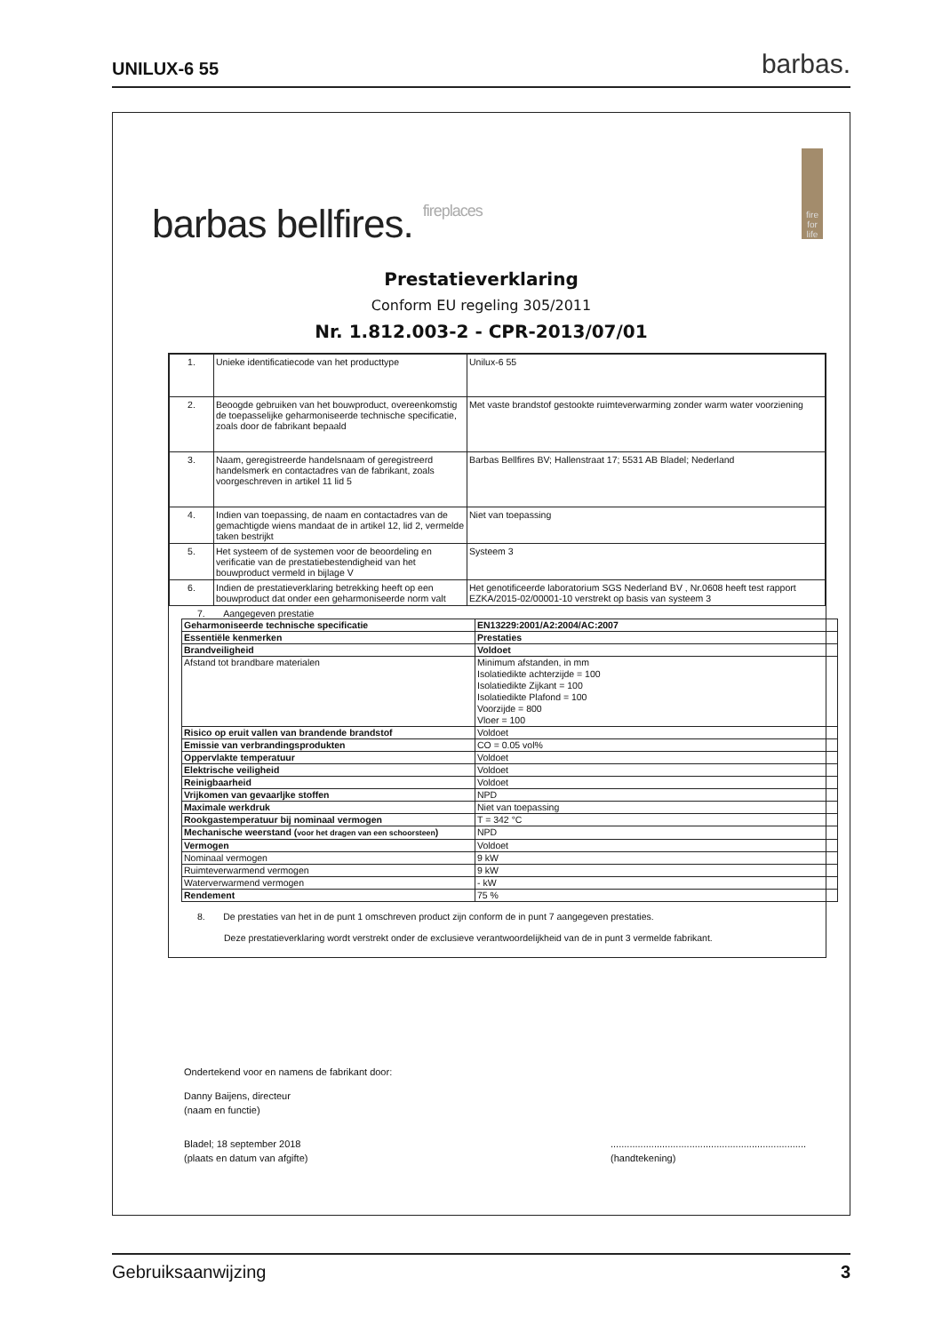UNILUX-6 55 barbas.
barbas bellfires. fireplaces
fire
for
life
Prestatieverklaring
Conform EU regeling 305/2011
Nr. 1.812.003-2 - CPR-2013/07/01
| 1. | Unieke identificatiecode van het producttype | Unilux-6 55 |
| 2. | Beoogde gebruiken van het bouwproduct, overeenkomstig de toepasselijke geharmoniseerde technische specificatie, zoals door de fabrikant bepaald | Met vaste brandstof gestookte ruimteverwarming zonder warm water voorziening |
| 3. | Naam, geregistreerde handelsnaam of geregistreerd handelsmerk en contactadres van de fabrikant, zoals voorgeschreven in artikel 11 lid 5 | Barbas Bellfires BV; Hallenstraat 17; 5531 AB Bladel; Nederland |
| 4. | Indien van toepassing, de naam en contactadres van de gemachtigde wiens mandaat de in artikel 12, lid 2, vermelde taken bestrijkt | Niet van toepassing |
| 5. | Het systeem of de systemen voor de beoordeling en verificatie van de prestatiebestendigheid van het bouwproduct vermeld in bijlage V | Systeem 3 |
| 6. | Indien de prestatieverklaring betrekking heeft op een bouwproduct dat onder een geharmoniseerde norm valt | Het genotificeerde laboratorium SGS Nederland BV , Nr.0608 heeft test rapport EZKA/2015-02/00001-10 verstrekt op basis van systeem 3 |
7. Aangegeven prestatie
| Geharmoniseerde technische specificatie | EN13229:2001/A2:2004/AC:2007 |
| Essentiële kenmerken | Prestaties |
| Brandveiligheid | Voldoet |
| Afstand tot brandbare materialen | Minimum afstanden, in mm Isolatiedikte achterzijde = 100 Isolatiedikte Zijkant = 100 Isolatiedikte Plafond = 100 Voorzijde = 800 Vloer = 100 |
| Risico op eruit vallen van brandende brandstof | Voldoet |
| Emissie van verbrandingsprodukten | CO = 0.05 vol% |
| Oppervlakte temperatuur | Voldoet |
| Elektrische veiligheid | Voldoet |
| Reinigbaarheid | Voldoet |
| Vrijkomen van gevaarljke stoffen | NPD |
| Maximale werkdruk | Niet van toepassing |
| Rookgastemperatuur bij nominaal vermogen | T = 342 °C |
| Mechanische weerstand ( voor het dragen van een schoorsteen ) | NPD |
| Vermogen | Voldoet |
| Nominaal vermogen | 9 kW |
| Ruimteverwarmend vermogen | 9 kW |
| Waterverwarmend vermogen | - kW |
| Rendement | 75 % |
8. De prestaties van het in de punt 1 omschreven product zijn conform de in punt 7 aangegeven prestaties.
Deze prestatieverklaring wordt verstrekt onder de exclusieve verantwoordelijkheid van de in punt 3 vermelde fabrikant.
Ondertekend voor en namens de fabrikant door:
Danny Baijens, directeur
(naam en functie)
Bladel; 18 september 2018
(plaats en datum van afgifte)
........................................................................
(handtekening)
Gebruiksaanwijzing 3